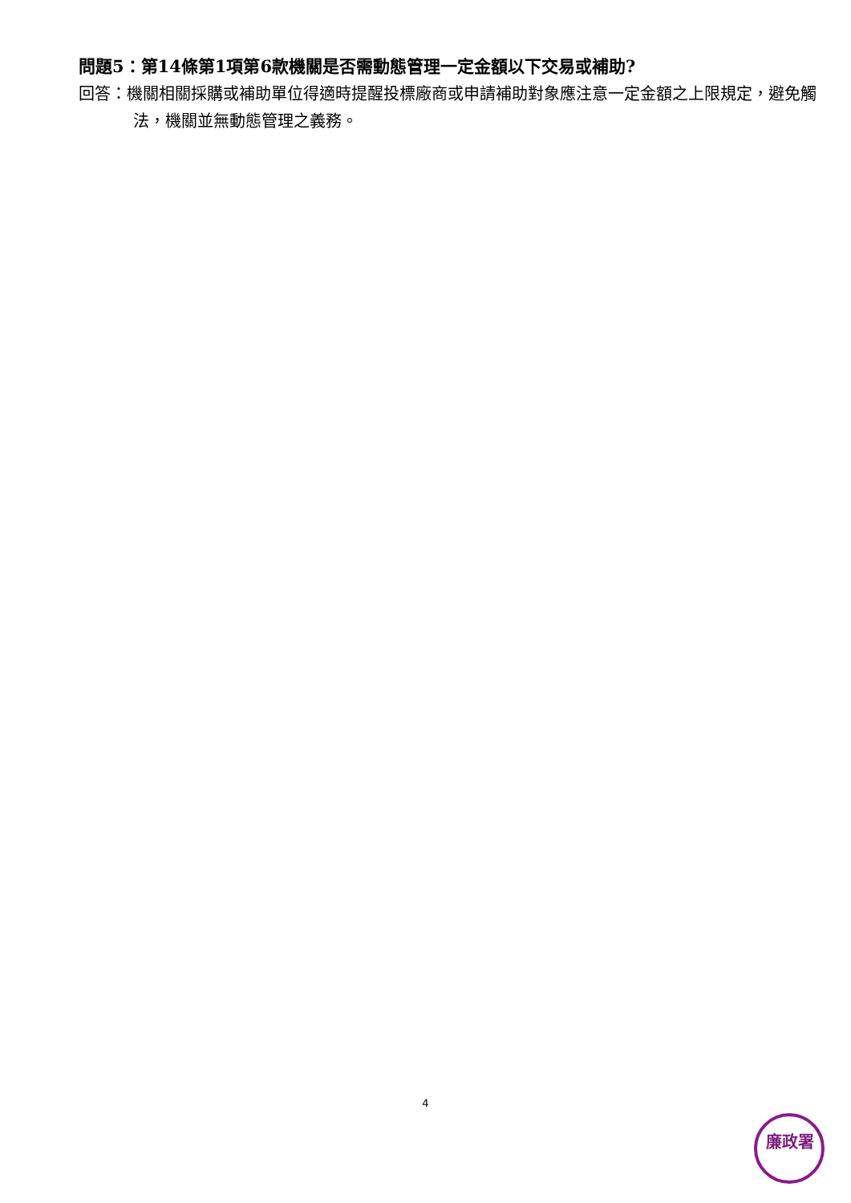問題5：第14條第1項第6款機關是否需動態管理一定金額以下交易或補助?
回答：機關相關採購或補助單位得適時提醒投標廠商或申請補助對象應注意一定金額之上限規定，避免觸法，機關並無動態管理之義務。
4
廉政署